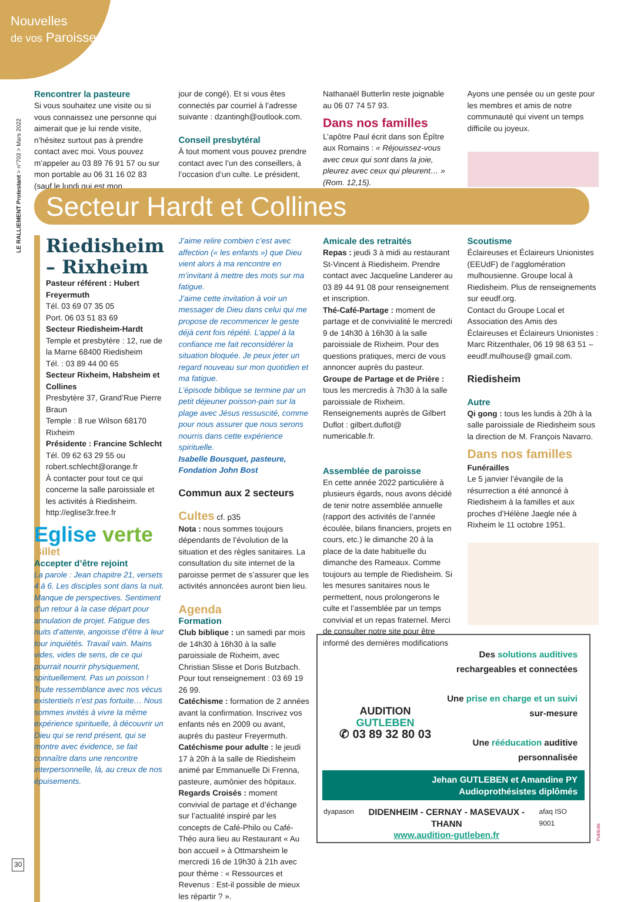Nouvelles
de vos Paroisses
LE RALLIEMENT Protestant > n°703 > Mars 2022
Rencontrer la pasteure
Si vous souhaitez une visite ou si vous connaissez une personne qui aimerait que je lui rende visite, n’hésitez surtout pas à prendre contact avec moi. Vous pouvez m’appeler au 03 89 76 91 57 ou sur mon portable au 06 31 16 02 83 (sauf le lundi qui est mon
jour de congé). Et si vous êtes connectés par courriel à l’adresse suivante : dzantingh@outlook.com.
Conseil presbytéral
À tout moment vous pouvez prendre contact avec l’un des conseillers, à l’occasion d’un culte. Le président,
Nathanaël Butterlin reste joignable au 06 07 74 57 93.
Dans nos familles
L’apôtre Paul écrit dans son Épître aux Romains : « Réjouissez-vous avec ceux qui sont dans la joie, pleurez avec ceux qui pleurent… » (Rom. 12,15).
Ayons une pensée ou un geste pour les membres et amis de notre communauté qui vivent un temps difficile ou joyeux.
Secteur Hardt et Collines
Riedisheim – Rixheim
Pasteur référent : Hubert Freyermuth
Tél. 03 69 07 35 05
Port. 06 03 51 83 69
Secteur Riedisheim-Hardt
Temple et presbytère : 12, rue de la Marne 68400 Riedisheim
Tél. : 03 89 44 00 65
Secteur Rixheim, Habsheim et Collines
Presbytère 37, Grand’Rue Pierre Braun
Temple : 8 rue Wilson 68170 Rixheim
Présidente : Francine Schlecht
Tél. 09 62 63 29 55 ou robert.schlecht@orange.fr
À contacter pour tout ce qui concerne la salle paroissiale et les activités à Riedisheim.
http://eglise3r.free.fr
Eglise verte
Billet
Accepter d’être rejoint
La parole : Jean chapitre 21, versets 4 à 6. Les disciples sont dans la nuit. Manque de perspectives. Sentiment d’un retour à la case départ pour annulation de projet. Fatigue des nuits d’attente, angoisse d’être à leur tour inquiétés. Travail vain. Mains vides, vides de sens, de ce qui pourrait nourrir physiquement, spirituellement. Pas un poisson ! Toute ressemblance avec nos vécus existentiels n’est pas fortuite… Nous sommes invités à vivre la même expérience spirituelle, à découvrir un Dieu qui se rend présent, qui se montre avec évidence, se fait connaître dans une rencontre interpersonnelle, là, au creux de nos épuisements.
J’aime relire combien c’est avec affection (« les enfants ») que Dieu vient alors à ma rencontre en m’invitant à mettre des mots sur ma fatigue.
J’aime cette invitation à voir un messager de Dieu dans celui qui me propose de recommencer le geste déjà cent fois répété. L’appel à la confiance me fait reconsidérer la situation bloquée. Je peux jeter un regard nouveau sur mon quotidien et ma fatigue.
L’épisode biblique se termine par un petit déjeuner poisson-pain sur la plage avec Jésus ressuscité, comme pour nous assurer que nous serons nourris dans cette expérience spirituelle.
Isabelle Bousquet, pasteure, Fondation John Bost
Commun aux 2 secteurs
Cultes cf. p35
Nota : nous sommes toujours dépendants de l’évolution de la situation et des règles sanitaires. La consultation du site internet de la paroisse permet de s’assurer que les activités annoncées auront bien lieu.
Agenda
Formation
Club biblique : un samedi par mois de 14h30 à 16h30 à la salle paroissiale de Rixheim, avec Christian Slisse et Doris Butzbach. Pour tout renseignement : 03 69 19 26 99.
Catéchisme : formation de 2 années avant la confirmation. Inscrivez vos enfants nés en 2009 ou avant, auprès du pasteur Freyermuth.
Catéchisme pour adulte : le jeudi 17 à 20h à la salle de Riedisheim animé par Emmanuelle Di Frenna, pasteure, aumônier des hôpitaux.
Regards Croisés : moment convivial de partage et d’échange sur l’actualité inspiré par les concepts de Café-Philo ou Café-Théo aura lieu au Restaurant « Au bon accueil » à Ottmarsheim le mercredi 16 de 19h30 à 21h avec pour thème : « Ressources et Revenus : Est-il possible de mieux les répartir ? ».
Amicale des retraités
Repas : jeudi 3 à midi au restaurant St-Vincent à Riedisheim. Prendre contact avec Jacqueline Landerer au 03 89 44 91 08 pour renseignement et inscription.
Thé-Café-Partage : moment de partage et de convivialité le mercredi 9 de 14h30 à 16h30 à la salle paroissiale de Rixheim. Pour des questions pratiques, merci de vous annoncer auprès du pasteur.
Groupe de Partage et de Prière : tous les mercredis à 7h30 à la salle paroissiale de Rixheim. Renseignements auprès de Gilbert Duflot : gilbert.duflot@ numericable.fr.
Assemblée de paroisse
En cette année 2022 particulière à plusieurs égards, nous avons décidé de tenir notre assemblée annuelle (rapport des activités de l’année écoulée, bilans financiers, projets en cours, etc.) le dimanche 20 à la place de la date habituelle du dimanche des Rameaux. Comme toujours au temple de Riedisheim. Si les mesures sanitaires nous le permettent, nous prolongerons le culte et l’assemblée par un temps convivial et un repas fraternel. Merci de consulter notre site pour être informé des dernières modifications
Scoutisme
Éclaireuses et Éclaireurs Unionistes (EEUdF) de l’agglomération mulhousienne. Groupe local à Riedisheim. Plus de renseignements sur eeudf.org.
Contact du Groupe Local et Association des Amis des Éclaireuses et Éclaireurs Unionistes : Marc Ritzenthaler, 06 19 98 63 51 – eeudf.mulhouse@ gmail.com.
Riedisheim
Autre
Qi gong : tous les lundis à 20h à la salle paroissiale de Riedisheim sous la direction de M. François Navarro.
Dans nos familles
Funérailles
Le 5 janvier l’évangile de la résurrection a été annoncé à Riedisheim à la familles et aux proches d’Hélène Jaegle née à Rixheim le 11 octobre 1951.
AUDITION
GUTLEBEN
✆ 03 89 32 80 03
Des solutions auditives
rechargeables et connectées
Une prise en charge et un suivi
sur-mesure
Une rééducation auditive
personnalisée
Jehan GUTLEBEN et Amandine PY
Audioprothésistes diplômés
dyapason DIDENHEIM - CERNAY - MASEVAUX - THANN
www.audition-gutleben.fr afaq ISO 9001
Publicité
30